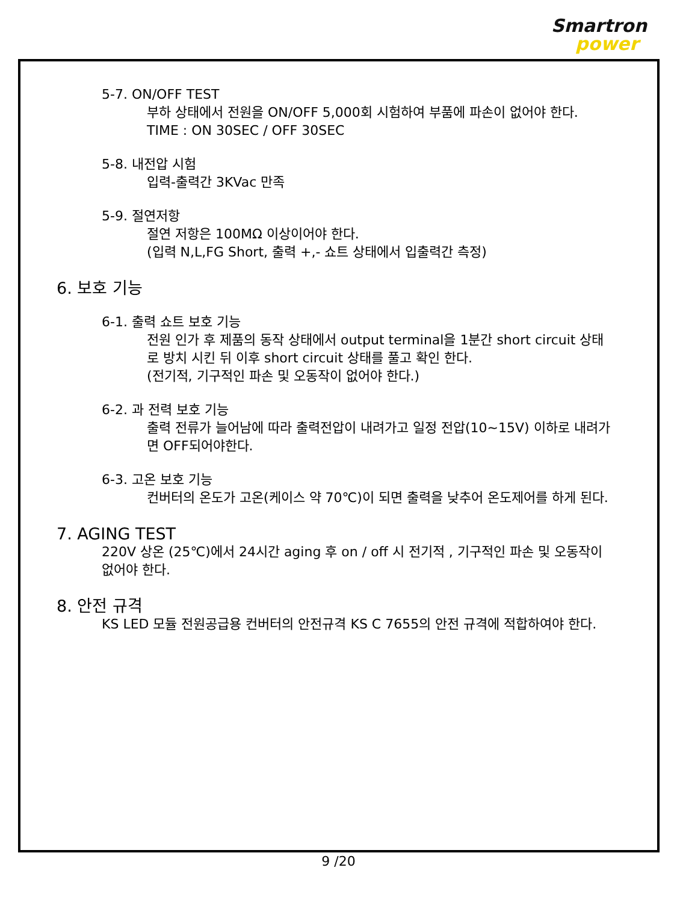Smartron
power
5-7. ON/OFF TEST
부하 상태에서 전원을 ON/OFF 5,000회 시험하여 부품에 파손이 없어야 한다.
TIME : ON 30SEC / OFF 30SEC
5-8. 내전압 시험
입력-출력간 3KVac 만족
5-9. 절연저항
절연 저항은 100MΩ 이상이어야 한다.
(입력 N,L,FG Short, 출력 +,- 쇼트 상태에서 입출력간 측정)
6. 보호 기능
6-1. 출력 쇼트 보호 기능
전원 인가 후 제품의 동작 상태에서 output terminal을 1분간 short circuit 상태로 방치 시킨 뒤 이후 short circuit 상태를 풀고 확인 한다.
(전기적, 기구적인 파손 및 오동작이 없어야 한다.)
6-2. 과 전력 보호 기능
출력 전류가 늘어남에 따라 출력전압이 내려가고 일정 전압(10~15V) 이하로 내려가면 OFF되어야한다.
6-3. 고온 보호 기능
컨버터의 온도가 고온(케이스 약 70℃)이 되면 출력을 낮추어 온도제어를 하게 된다.
7. AGING TEST
220V 상온 (25℃)에서 24시간 aging 후 on / off 시 전기적 , 기구적인 파손 및 오동작이 없어야 한다.
8. 안전 규격
KS LED 모듈 전원공급용 컨버터의 안전규격 KS C 7655의 안전 규격에 적합하여야 한다.
9 /20